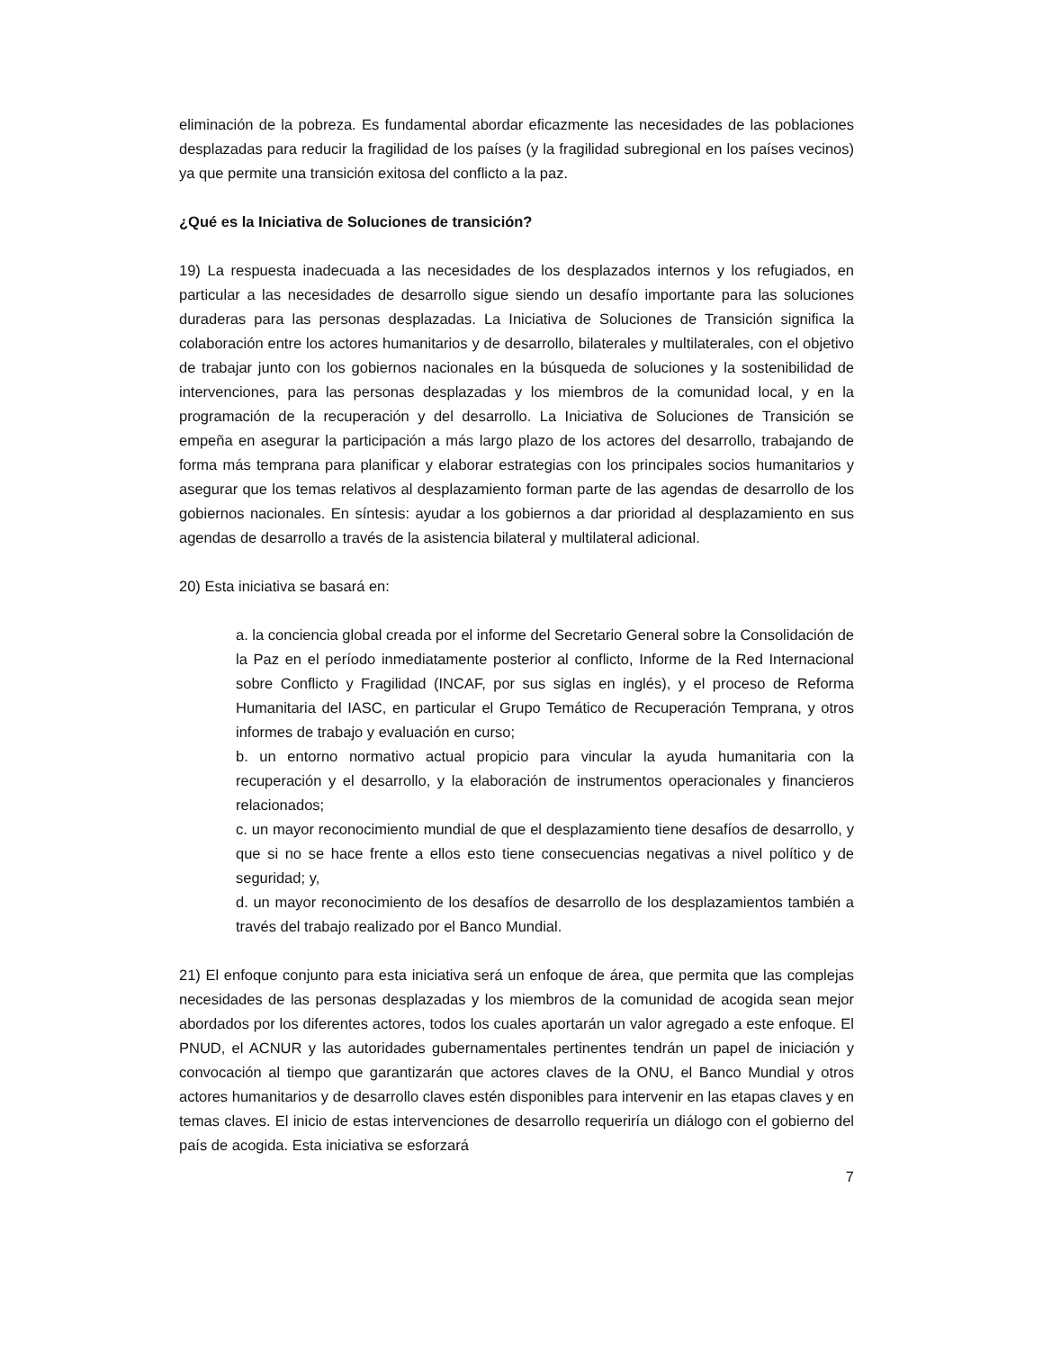eliminación de la pobreza. Es fundamental abordar eficazmente las necesidades de las poblaciones desplazadas para reducir la fragilidad de los países (y la fragilidad subregional en los países vecinos) ya que permite una transición exitosa del conflicto a la paz.
¿Qué es la Iniciativa de Soluciones de transición?
19) La respuesta inadecuada a las necesidades de los desplazados internos y los refugiados, en particular a las necesidades de desarrollo sigue siendo un desafío importante para las soluciones duraderas para las personas desplazadas. La Iniciativa de Soluciones de Transición significa la colaboración entre los actores humanitarios y de desarrollo, bilaterales y multilaterales, con el objetivo de trabajar junto con los gobiernos nacionales en la búsqueda de soluciones y la sostenibilidad de intervenciones, para las personas desplazadas y los miembros de la comunidad local, y en la programación de la recuperación y del desarrollo. La Iniciativa de Soluciones de Transición se empeña en asegurar la participación a más largo plazo de los actores del desarrollo, trabajando de forma más temprana para planificar y elaborar estrategias con los principales socios humanitarios y asegurar que los temas relativos al desplazamiento forman parte de las agendas de desarrollo de los gobiernos nacionales. En síntesis: ayudar a los gobiernos a dar prioridad al desplazamiento en sus agendas de desarrollo a través de la asistencia bilateral y multilateral adicional.
20) Esta iniciativa se basará en:
a. la conciencia global creada por el informe del Secretario General sobre la Consolidación de la Paz en el período inmediatamente posterior al conflicto, Informe de la Red Internacional sobre Conflicto y Fragilidad (INCAF, por sus siglas en inglés), y el proceso de Reforma Humanitaria del IASC, en particular el Grupo Temático de Recuperación Temprana, y otros informes de trabajo y evaluación en curso;
b. un entorno normativo actual propicio para vincular la ayuda humanitaria con la recuperación y el desarrollo, y la elaboración de instrumentos operacionales y financieros relacionados;
c. un mayor reconocimiento mundial de que el desplazamiento tiene desafíos de desarrollo, y que si no se hace frente a ellos esto tiene consecuencias negativas a nivel político y de seguridad; y,
d. un mayor reconocimiento de los desafíos de desarrollo de los desplazamientos también a través del trabajo realizado por el Banco Mundial.
21) El enfoque conjunto para esta iniciativa será un enfoque de área, que permita que las complejas necesidades de las personas desplazadas y los miembros de la comunidad de acogida sean mejor abordados por los diferentes actores, todos los cuales aportarán un valor agregado a este enfoque. El PNUD, el ACNUR y las autoridades gubernamentales pertinentes tendrán un papel de iniciación y convocación al tiempo que garantizarán que actores claves de la ONU, el Banco Mundial y otros actores humanitarios y de desarrollo claves estén disponibles para intervenir en las etapas claves y en temas claves. El inicio de estas intervenciones de desarrollo requeriría un diálogo con el gobierno del país de acogida. Esta iniciativa se esforzará
7